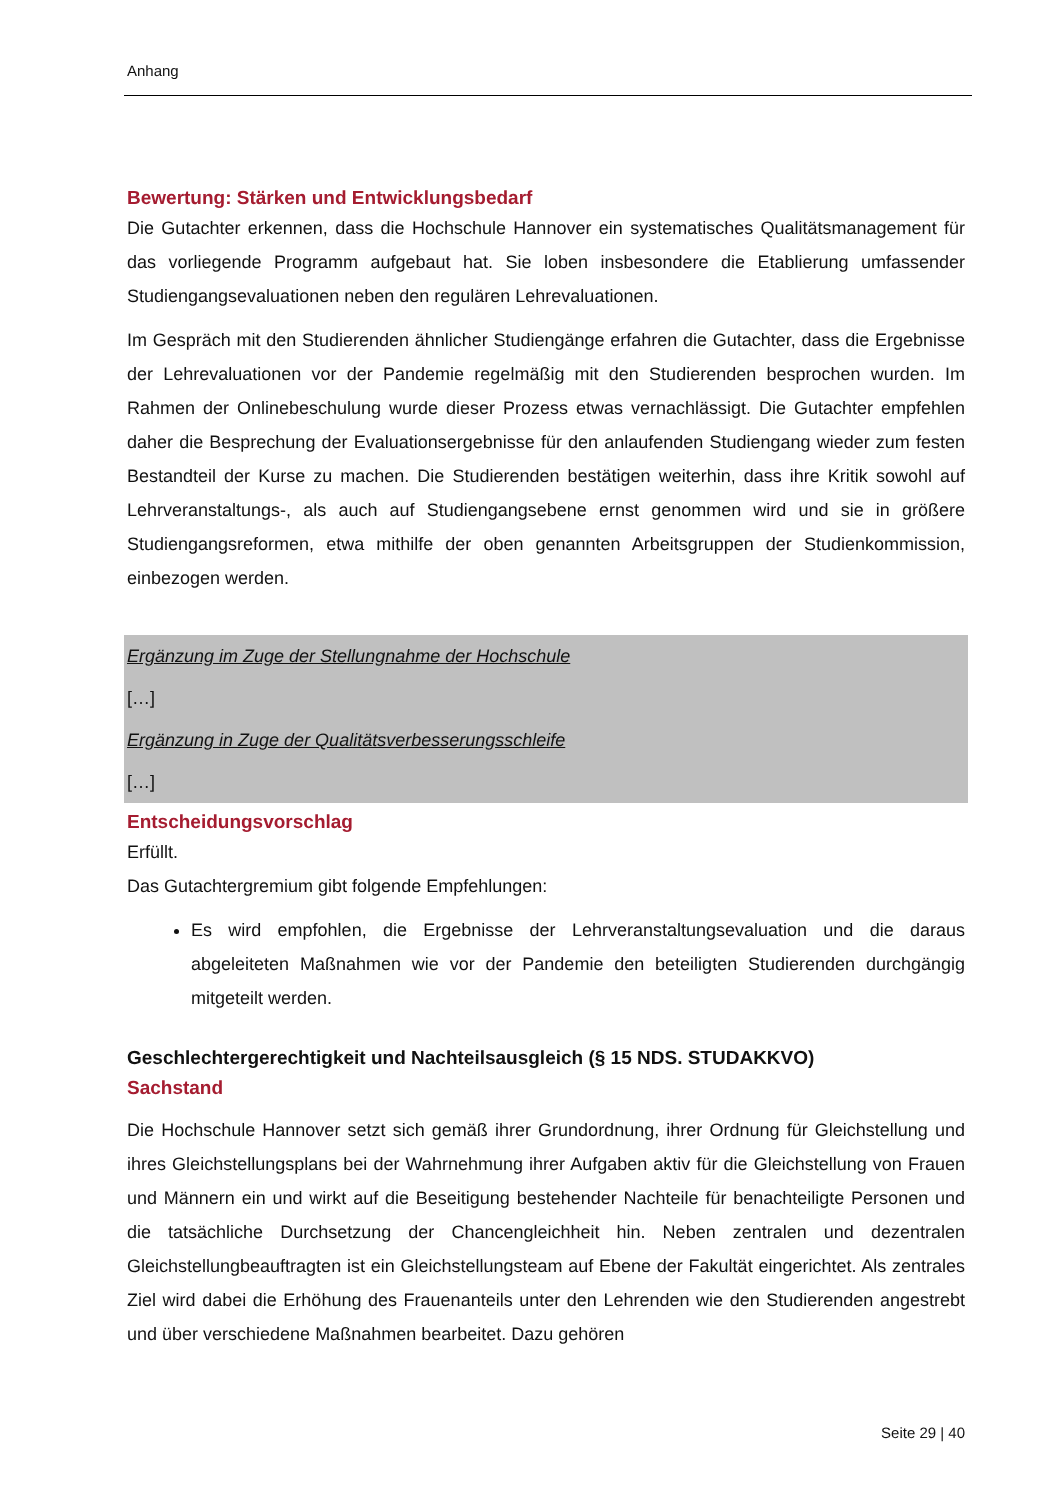Anhang
Bewertung: Stärken und Entwicklungsbedarf
Die Gutachter erkennen, dass die Hochschule Hannover ein systematisches Qualitätsmanagement für das vorliegende Programm aufgebaut hat. Sie loben insbesondere die Etablierung umfassender Studiengangsevaluationen neben den regulären Lehrevaluationen.
Im Gespräch mit den Studierenden ähnlicher Studiengänge erfahren die Gutachter, dass die Ergebnisse der Lehrevaluationen vor der Pandemie regelmäßig mit den Studierenden besprochen wurden. Im Rahmen der Onlinebeschulung wurde dieser Prozess etwas vernachlässigt. Die Gutachter empfehlen daher die Besprechung der Evaluationsergebnisse für den anlaufenden Studiengang wieder zum festen Bestandteil der Kurse zu machen. Die Studierenden bestätigen weiterhin, dass ihre Kritik sowohl auf Lehrveranstaltungs-, als auch auf Studiengangsebene ernst genommen wird und sie in größere Studiengangsreformen, etwa mithilfe der oben genannten Arbeitsgruppen der Studienkommission, einbezogen werden.
Ergänzung im Zuge der Stellungnahme der Hochschule
[…]
Ergänzung in Zuge der Qualitätsverbesserungsschleife
[…]
Entscheidungsvorschlag
Erfüllt.
Das Gutachtergremium gibt folgende Empfehlungen:
Es wird empfohlen, die Ergebnisse der Lehrveranstaltungsevaluation und die daraus abgeleiteten Maßnahmen wie vor der Pandemie den beteiligten Studierenden durchgängig mitgeteilt werden.
Geschlechtergerechtigkeit und Nachteilsausgleich (§ 15 NDS. STUDAKKVO)
Sachstand
Die Hochschule Hannover setzt sich gemäß ihrer Grundordnung, ihrer Ordnung für Gleichstellung und ihres Gleichstellungsplans bei der Wahrnehmung ihrer Aufgaben aktiv für die Gleichstellung von Frauen und Männern ein und wirkt auf die Beseitigung bestehender Nachteile für benachteiligte Personen und die tatsächliche Durchsetzung der Chancengleichheit hin. Neben zentralen und dezentralen Gleichstellungbeauftragten ist ein Gleichstellungsteam auf Ebene der Fakultät eingerichtet. Als zentrales Ziel wird dabei die Erhöhung des Frauenanteils unter den Lehrenden wie den Studierenden angestrebt und über verschiedene Maßnahmen bearbeitet. Dazu gehören
Seite 29 | 40